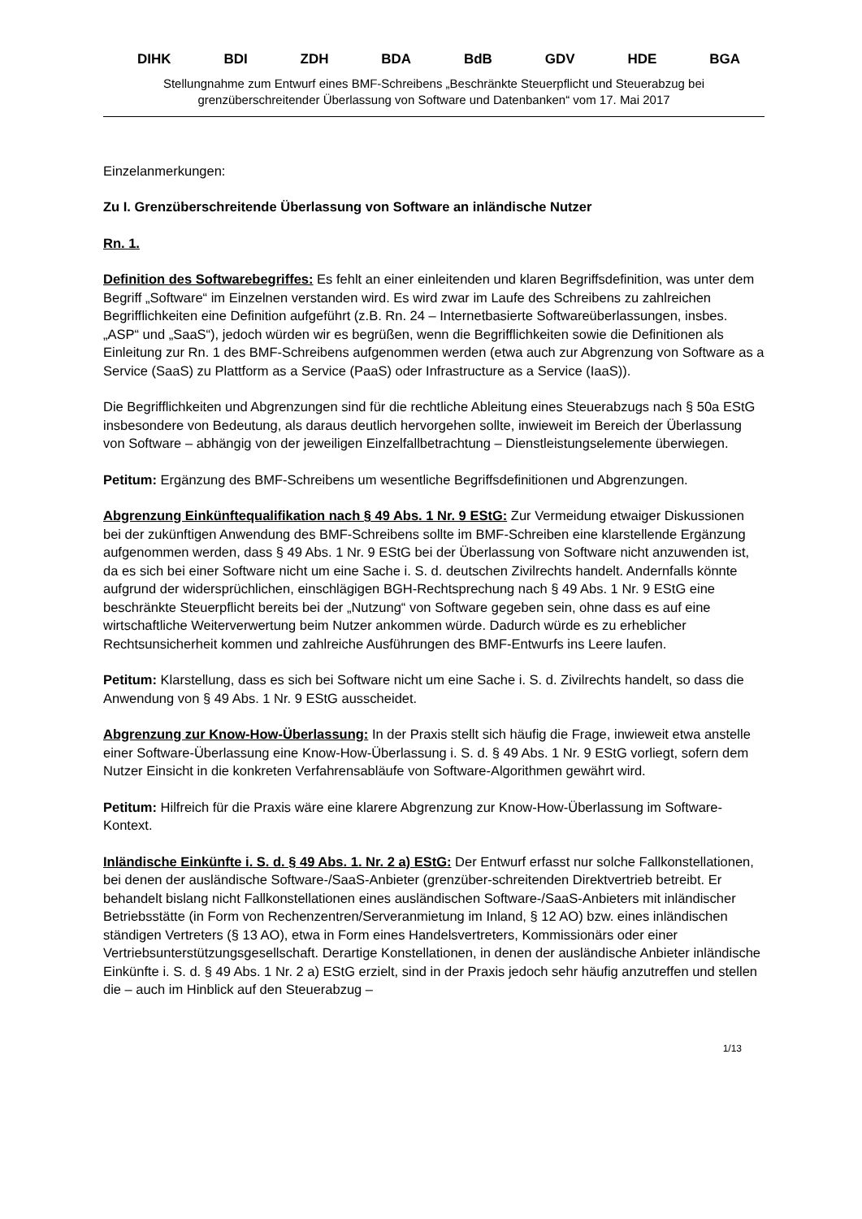DIHK BDI ZDH BDA BdB GDV HDE BGA
Stellungnahme zum Entwurf eines BMF-Schreibens „Beschränkte Steuerpflicht und Steuerabzug bei grenzüberschreitender Überlassung von Software und Datenbanken“ vom 17. Mai 2017
Einzelanmerkungen:
Zu I. Grenzüberschreitende Überlassung von Software an inländische Nutzer
Rn. 1.
Definition des Softwarebegriffes: Es fehlt an einer einleitenden und klaren Begriffsdefinition, was unter dem Begriff „Software“ im Einzelnen verstanden wird. Es wird zwar im Laufe des Schreibens zu zahlreichen Begrifflichkeiten eine Definition aufgeführt (z.B. Rn. 24 – Internetbasierte Softwareüberlassungen, insbes. „ASP“ und „SaaS“), jedoch würden wir es begrüßen, wenn die Begrifflichkeiten sowie die Definitionen als Einleitung zur Rn. 1 des BMF-Schreibens aufgenommen werden (etwa auch zur Abgrenzung von Software as a Service (SaaS) zu Plattform as a Service (PaaS) oder Infrastructure as a Service (IaaS)).
Die Begrifflichkeiten und Abgrenzungen sind für die rechtliche Ableitung eines Steuerabzugs nach § 50a EStG insbesondere von Bedeutung, als daraus deutlich hervorgehen sollte, inwieweit im Bereich der Überlassung von Software – abhängig von der jeweiligen Einzelfallbetrachtung – Dienstleistungselemente überwiegen.
Petitum: Ergänzung des BMF-Schreibens um wesentliche Begriffsdefinitionen und Abgrenzungen.
Abgrenzung Einkünftequalifikation nach § 49 Abs. 1 Nr. 9 EStG: Zur Vermeidung etwaiger Diskussionen bei der zukünftigen Anwendung des BMF-Schreibens sollte im BMF-Schreiben eine klarstellende Ergänzung aufgenommen werden, dass § 49 Abs. 1 Nr. 9 EStG bei der Überlassung von Software nicht anzuwenden ist, da es sich bei einer Software nicht um eine Sache i. S. d. deutschen Zivilrechts handelt. Andernfalls könnte aufgrund der widersprüchlichen, einschlägigen BGH-Rechtsprechung nach § 49 Abs. 1 Nr. 9 EStG eine beschränkte Steuerpflicht bereits bei der „Nutzung“ von Software gegeben sein, ohne dass es auf eine wirtschaftliche Weiterverwertung beim Nutzer ankommen würde. Dadurch würde es zu erheblicher Rechtsunsicherheit kommen und zahlreiche Ausführungen des BMF-Entwurfs ins Leere laufen.
Petitum: Klarstellung, dass es sich bei Software nicht um eine Sache i. S. d. Zivilrechts handelt, so dass die Anwendung von § 49 Abs. 1 Nr. 9 EStG ausscheidet.
Abgrenzung zur Know-How-Überlassung: In der Praxis stellt sich häufig die Frage, inwieweit etwa anstelle einer Software-Überlassung eine Know-How-Überlassung i. S. d. § 49 Abs. 1 Nr. 9 EStG vorliegt, sofern dem Nutzer Einsicht in die konkreten Verfahrensabläufe von Software-Algorithmen gewährt wird.
Petitum: Hilfreich für die Praxis wäre eine klarere Abgrenzung zur Know-How-Überlassung im Software-Kontext.
Inländische Einkünfte i. S. d. § 49 Abs. 1. Nr. 2 a) EStG: Der Entwurf erfasst nur solche Fallkonstellationen, bei denen der ausländische Software-/SaaS-Anbieter (grenzüber-schreitenden Direktvertrieb betreibt. Er behandelt bislang nicht Fallkonstellationen eines ausländischen Software-/SaaS-Anbieters mit inländischer Betriebsstätte (in Form von Rechenzentren/Serveranmietung im Inland, § 12 AO) bzw. eines inländischen ständigen Vertreters (§ 13 AO), etwa in Form eines Handelsvertreters, Kommissionärs oder einer Vertriebsunterstützungsgesellschaft. Derartige Konstellationen, in denen der ausländische Anbieter inländische Einkünfte i. S. d. § 49 Abs. 1 Nr. 2 a) EStG erzielt, sind in der Praxis jedoch sehr häufig anzutreffen und stellen die – auch im Hinblick auf den Steuerabzug –
1/13